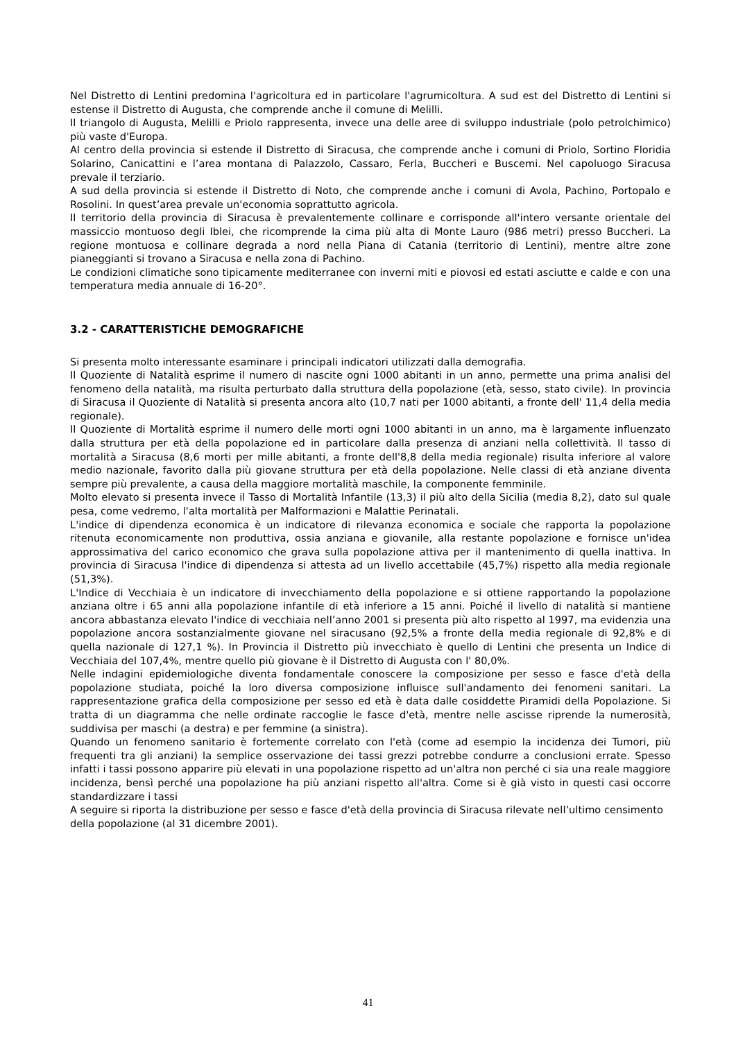Nel Distretto di Lentini predomina l'agricoltura ed in particolare l'agrumicoltura. A sud est del Distretto di Lentini si estense il Distretto di Augusta, che comprende anche il comune di Melilli.
Il triangolo di Augusta, Melilli e Priolo rappresenta, invece una delle aree di sviluppo industriale (polo petrolchimico) più vaste d'Europa.
Al centro della provincia si estende il Distretto di Siracusa, che comprende anche i comuni di Priolo, Sortino Floridia Solarino, Canicattini e l’area montana di Palazzolo, Cassaro, Ferla, Buccheri e Buscemi. Nel capoluogo Siracusa prevale il terziario.
A sud della provincia si estende il Distretto di Noto, che comprende anche i comuni di Avola, Pachino, Portopalo e Rosolini. In quest’area prevale un'economia soprattutto agricola.
Il territorio della provincia di Siracusa è prevalentemente collinare e corrisponde all'intero versante orientale del massiccio montuoso degli Iblei, che ricomprende la cima più alta di Monte Lauro (986 metri) presso Buccheri. La regione montuosa e collinare degrada a nord nella Piana di Catania (territorio di Lentini), mentre altre zone pianeggianti si trovano a Siracusa e nella zona di Pachino.
Le condizioni climatiche sono tipicamente mediterranee con inverni miti e piovosi ed estati asciutte e calde e con una temperatura media annuale di 16-20°.
3.2 - CARATTERISTICHE DEMOGRAFICHE
Si presenta molto interessante esaminare i principali indicatori utilizzati dalla demografia.
Il Quoziente di Natalità esprime il numero di nascite ogni 1000 abitanti in un anno, permette una prima analisi del fenomeno della natalità, ma risulta perturbato dalla struttura della popolazione (età, sesso, stato civile). In provincia di Siracusa il Quoziente di Natalità si presenta ancora alto (10,7 nati per 1000 abitanti, a fronte dell' 11,4 della media regionale).
Il Quoziente di Mortalità esprime il numero delle morti ogni 1000 abitanti in un anno, ma è largamente influenzato dalla struttura per età della popolazione ed in particolare dalla presenza di anziani nella collettività. Il tasso di mortalità a Siracusa (8,6 morti per mille abitanti, a fronte dell'8,8 della media regionale) risulta inferiore al valore medio nazionale, favorito dalla più giovane struttura per età della popolazione. Nelle classi di età anziane diventa sempre più prevalente, a causa della maggiore mortalità maschile, la componente femminile.
Molto elevato si presenta invece il Tasso di Mortalità Infantile (13,3) il più alto della Sicilia (media 8,2), dato sul quale pesa, come vedremo, l'alta mortalità per Malformazioni e Malattie Perinatali.
L'indice di dipendenza economica è un indicatore di rilevanza economica e sociale che rapporta la popolazione ritenuta economicamente non produttiva, ossia anziana e giovanile, alla restante popolazione e fornisce un'idea approssimativa del carico economico che grava sulla popolazione attiva per il mantenimento di quella inattiva. In provincia di Siracusa l'indice di dipendenza si attesta ad un livello accettabile (45,7%) rispetto alla media regionale (51,3%).
L'Indice di Vecchiaia è un indicatore di invecchiamento della popolazione e si ottiene rapportando la popolazione anziana oltre i 65 anni alla popolazione infantile di età inferiore a 15 anni. Poiché il livello di natalità si mantiene ancora abbastanza elevato l'indice di vecchiaia nell’anno 2001 si presenta più alto rispetto al 1997, ma evidenzia una popolazione ancora sostanzialmente giovane nel siracusano (92,5% a fronte della media regionale di 92,8% e di quella nazionale di 127,1 %). In Provincia il Distretto più invecchiato è quello di Lentini che presenta un Indice di Vecchiaia del 107,4%, mentre quello più giovane è il Distretto di Augusta con l' 80,0%.
Nelle indagini epidemiologiche diventa fondamentale conoscere la composizione per sesso e fasce d'età della popolazione studiata, poiché la loro diversa composizione influisce sull'andamento dei fenomeni sanitari. La rappresentazione grafica della composizione per sesso ed età è data dalle cosiddette Piramidi della Popolazione. Si tratta di un diagramma che nelle ordinate raccoglie le fasce d'età, mentre nelle ascisse riprende la numerosità, suddivisa per maschi (a destra) e per femmine (a sinistra).
Quando un fenomeno sanitario è fortemente correlato con l'età (come ad esempio la incidenza dei Tumori, più frequenti tra gli anziani) la semplice osservazione dei tassi grezzi potrebbe condurre a conclusioni errate. Spesso infatti i tassi possono apparire più elevati in una popolazione rispetto ad un'altra non perché ci sia una reale maggiore incidenza, bensì perché una popolazione ha più anziani rispetto all'altra. Come si è già visto in questi casi occorre standardizzare i tassi
A seguire si riporta la distribuzione per sesso e fasce d'età della provincia di Siracusa rilevate nell’ultimo censimento della popolazione (al 31 dicembre 2001).
41